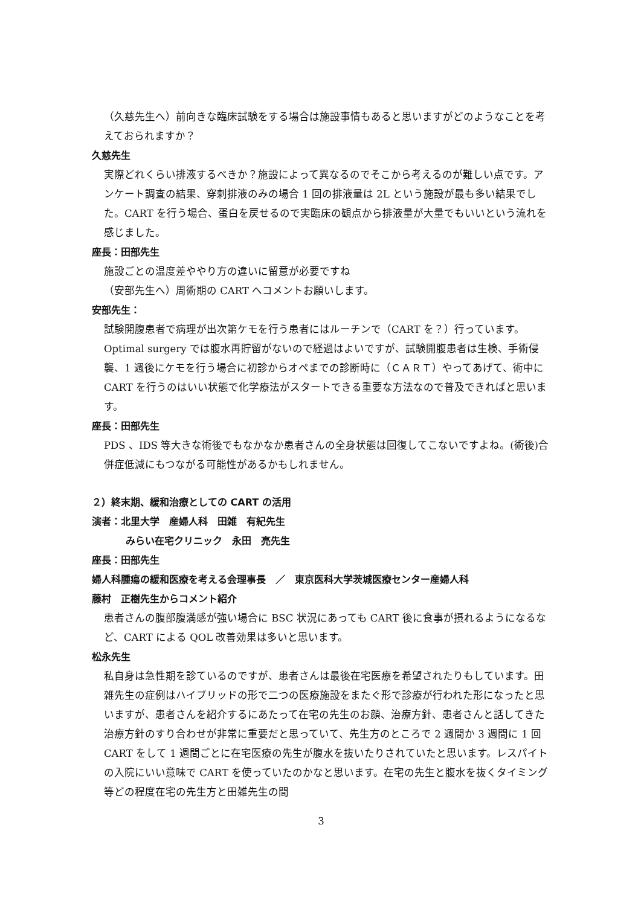（久慈先生へ）前向きな臨床試験をする場合は施設事情もあると思いますがどのようなことを考えておられますか？
久慈先生
実際どれくらい排液するべきか？施設によって異なるのでそこから考えるのが難しい点です。アンケート調査の結果、穿刺排液のみの場合 1 回の排液量は 2L という施設が最も多い結果でした。CART を行う場合、蛋白を戻せるので実臨床の観点から排液量が大量でもいいという流れを感じました。
座長：田部先生
施設ごとの温度差ややり方の違いに留意が必要ですね
（安部先生へ）周術期の CART へコメントお願いします。
安部先生：
試験開腹患者で病理が出次第ケモを行う患者にはルーチンで（CART を？）行っています。Optimal surgery では腹水再貯留がないので経過はよいですが、試験開腹患者は生検、手術侵襲、1 週後にケモを行う場合に初診からオペまでの診断時に（ＣＡＲＴ）やってあげて、術中に CART を行うのはいい状態で化学療法がスタートできる重要な方法なので普及できればと思います。
座長：田部先生
PDS 、IDS 等大きな術後でもなかなか患者さんの全身状態は回復してこないですよね。(術後)合併症低減にもつながる可能性があるかもしれません。
２）終末期、緩和治療としての CART の活用
演者：北里大学　産婦人科　田雑　有紀先生
みらい在宅クリニック　永田　亮先生
座長：田部先生
婦人科腫瘍の緩和医療を考える会理事長　／　東京医科大学茨城医療センター産婦人科
藤村　正樹先生からコメント紹介
患者さんの腹部腹満感が強い場合に BSC 状況にあっても CART 後に食事が摂れるようになるなど、CART による QOL 改善効果は多いと思います。
松永先生
私自身は急性期を診ているのですが、患者さんは最後在宅医療を希望されたりもしています。田雑先生の症例はハイブリッドの形で二つの医療施設をまたぐ形で診療が行われた形になったと思いますが、患者さんを紹介するにあたって在宅の先生のお顔、治療方針、患者さんと話してきた治療方針のすり合わせが非常に重要だと思っていて、先生方のところで 2 週間か 3 週間に 1 回 CART をして 1 週間ごとに在宅医療の先生が腹水を抜いたりされていたと思います。レスパイトの入院にいい意味で CART を使っていたのかなと思います。在宅の先生と腹水を抜くタイミング等どの程度在宅の先生方と田雑先生の間
3